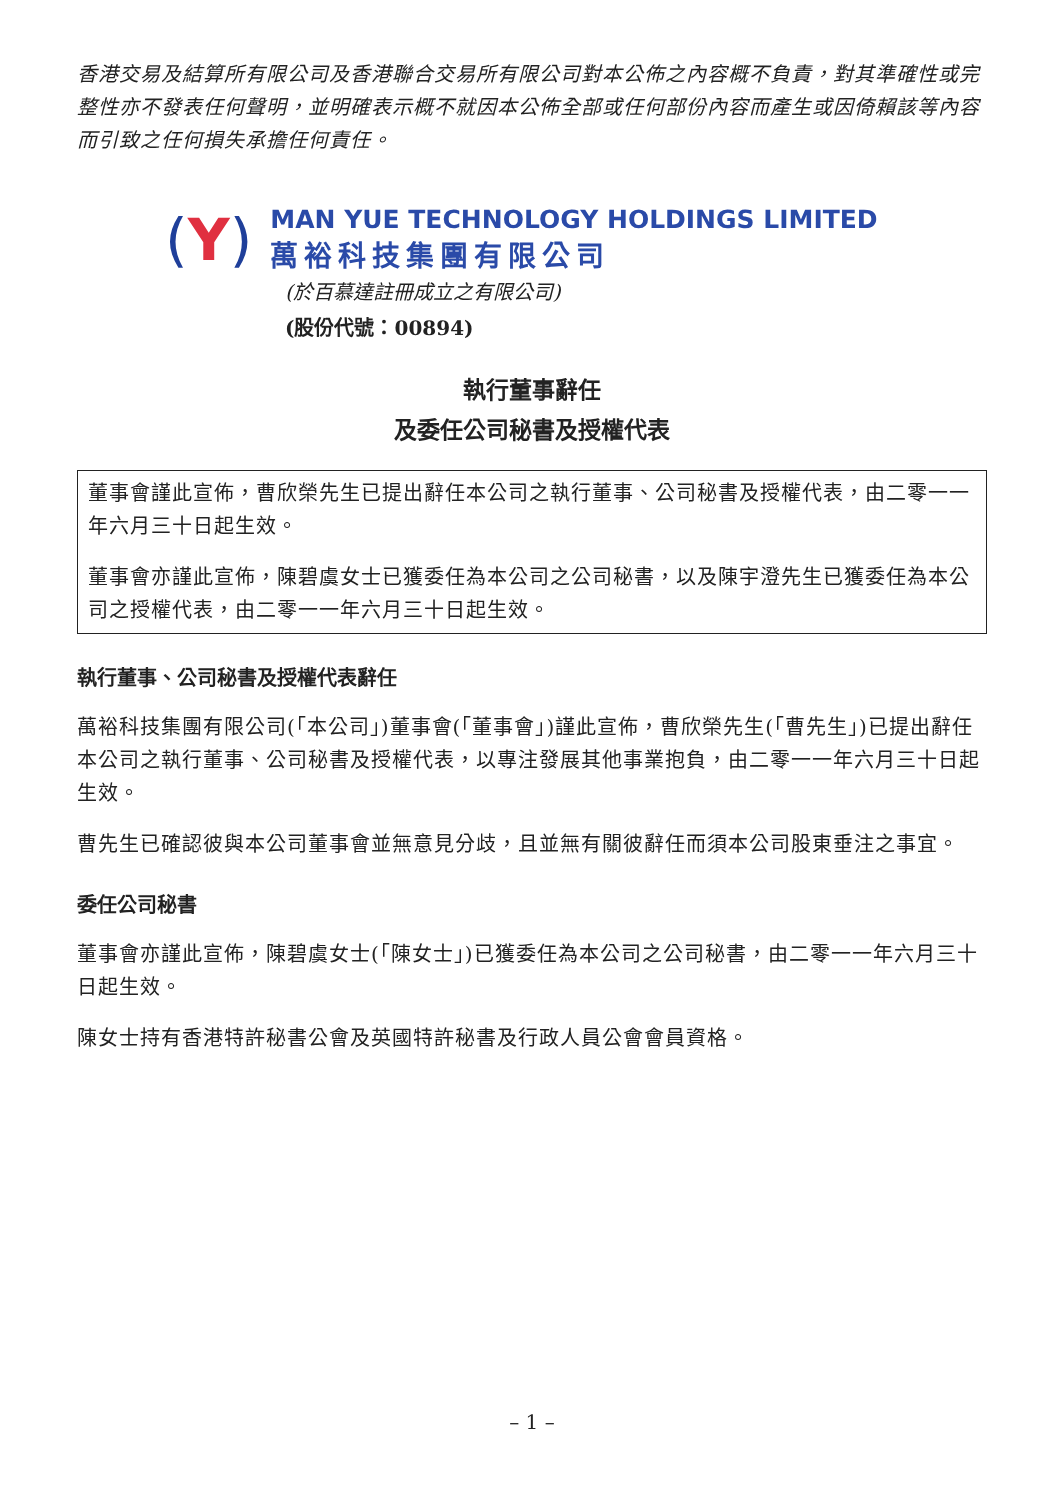香港交易及結算所有限公司及香港聯合交易所有限公司對本公佈之內容概不負責，對其準確性或完整性亦不發表任何聲明，並明確表示概不就因本公佈全部或任何部份內容而產生或因倚賴該等內容而引致之任何損失承擔任何責任。
(Y)
MAN YUE TECHNOLOGY HOLDINGS LIMITED
萬裕科技集團有限公司
(於百慕達註冊成立之有限公司)
(股份代號：00894)
執行董事辭任
及委任公司秘書及授權代表
董事會謹此宣佈，曹欣榮先生已提出辭任本公司之執行董事、公司秘書及授權代表，由二零一一年六月三十日起生效。
董事會亦謹此宣佈，陳碧虞女士已獲委任為本公司之公司秘書，以及陳宇澄先生已獲委任為本公司之授權代表，由二零一一年六月三十日起生效。
執行董事、公司秘書及授權代表辭任
萬裕科技集團有限公司(「本公司」)董事會(「董事會」)謹此宣佈，曹欣榮先生(「曹先生」)已提出辭任本公司之執行董事、公司秘書及授權代表，以專注發展其他事業抱負，由二零一一年六月三十日起生效。
曹先生已確認彼與本公司董事會並無意見分歧，且並無有關彼辭任而須本公司股東垂注之事宜。
委任公司秘書
董事會亦謹此宣佈，陳碧虞女士(「陳女士」)已獲委任為本公司之公司秘書，由二零一一年六月三十日起生效。
陳女士持有香港特許秘書公會及英國特許秘書及行政人員公會會員資格。
– 1 –